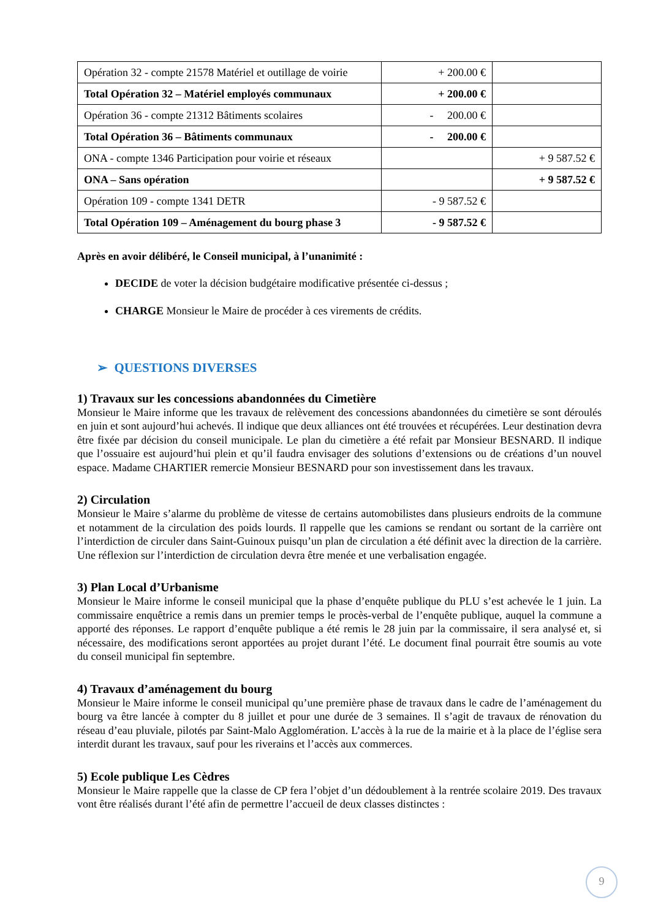| Opération 32 - compte 21578 Matériel et outillage de voirie | + 200.00 € | |
| Total Opération 32 – Matériel employés communaux | + 200.00 € | |
| Opération 36 - compte 21312 Bâtiments scolaires | - 200.00 € | |
| Total Opération 36 – Bâtiments communaux | - 200.00 € | |
| ONA - compte 1346 Participation pour voirie et réseaux | | + 9 587.52 € |
| ONA – Sans opération | | + 9 587.52 € |
| Opération 109 - compte 1341 DETR | - 9 587.52 € | |
| Total Opération 109 – Aménagement du bourg phase 3 | - 9 587.52 € | |
Après en avoir délibéré, le Conseil municipal, à l’unanimité :
DECIDE de voter la décision budgétaire modificative présentée ci-dessus ;
CHARGE Monsieur le Maire de procéder à ces virements de crédits.
➢ QUESTIONS DIVERSES
1) Travaux sur les concessions abandonnées du Cimetière
Monsieur le Maire informe que les travaux de relèvement des concessions abandonnées du cimetière se sont déroulés en juin et sont aujourd’hui achevés. Il indique que deux alliances ont été trouvées et récupérées. Leur destination devra être fixée par décision du conseil municipale. Le plan du cimetière a été refait par Monsieur BESNARD. Il indique que l’ossuaire est aujourd’hui plein et qu’il faudra envisager des solutions d’extensions ou de créations d’un nouvel espace. Madame CHARTIER remercie Monsieur BESNARD pour son investissement dans les travaux.
2) Circulation
Monsieur le Maire s’alarme du problème de vitesse de certains automobilistes dans plusieurs endroits de la commune et notamment de la circulation des poids lourds. Il rappelle que les camions se rendant ou sortant de la carrière ont l’interdiction de circuler dans Saint-Guinoux puisqu’un plan de circulation a été définit avec la direction de la carrière. Une réflexion sur l’interdiction de circulation devra être menée et une verbalisation engagée.
3) Plan Local d’Urbanisme
Monsieur le Maire informe le conseil municipal que la phase d’enquête publique du PLU s’est achevée le 1 juin. La commissaire enquêtrice a remis dans un premier temps le procès-verbal de l’enquête publique, auquel la commune a apporté des réponses. Le rapport d’enquête publique a été remis le 28 juin par la commissaire, il sera analysé et, si nécessaire, des modifications seront apportées au projet durant l’été. Le document final pourrait être soumis au vote du conseil municipal fin septembre.
4) Travaux d’aménagement du bourg
Monsieur le Maire informe le conseil municipal qu’une première phase de travaux dans le cadre de l’aménagement du bourg va être lancée à compter du 8 juillet et pour une durée de 3 semaines. Il s’agit de travaux de rénovation du réseau d’eau pluviale, pilotés par Saint-Malo Agglomération. L’accès à la rue de la mairie et à la place de l’église sera interdit durant les travaux, sauf pour les riverains et l’accès aux commerces.
5) Ecole publique Les Cèdres
Monsieur le Maire rappelle que la classe de CP fera l’objet d’un dédoublement à la rentrée scolaire 2019. Des travaux vont être réalisés durant l’été afin de permettre l’accueil de deux classes distinctes :
9